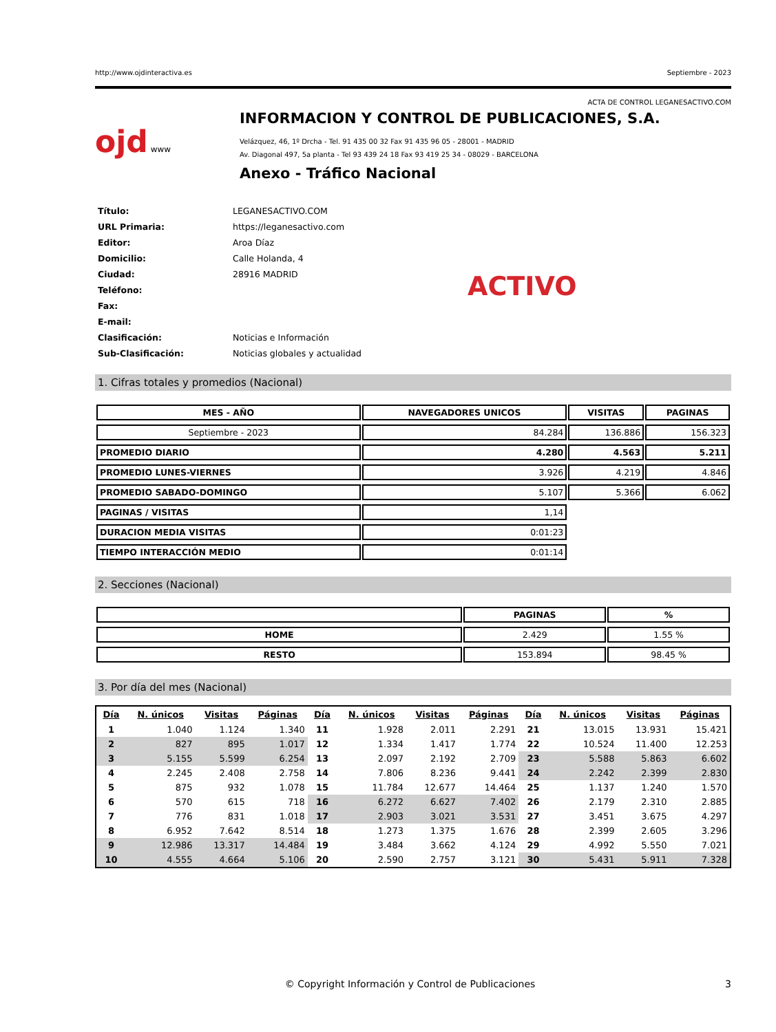http://www.ojdinteractiva.es Septiembre - 2023
ACTA DE CONTROL LEGANESACTIVO.COM
ojd www
INFORMACION Y CONTROL DE PUBLICACIONES, S.A.
Velázquez, 46, 1º Drcha - Tel. 91 435 00 32 Fax 91 435 96 05 - 28001 - MADRID
Av. Diagonal 497, 5a planta - Tel 93 439 24 18 Fax 93 419 25 34 - 08029 - BARCELONA
Anexo - Tráfico Nacional
| Título: | LEGANESACTIVO.COM |
| URL Primaria: | https://leganesactivo.com |
| Editor: | Aroa Díaz |
| Domicilio: | Calle Holanda, 4 |
| Ciudad: | 28916 MADRID |
| Teléfono: | |
| Fax: | |
| E-mail: | |
| Clasificación: | Noticias e Información |
| Sub-Clasificación: | Noticias globales y actualidad |
ACTIVO
1. Cifras totales y promedios (Nacional)
| MES - AÑO | NAVEGADORES UNICOS | VISITAS | PAGINAS |
| --- | --- | --- | --- |
| Septiembre - 2023 | 84.284 | 136.886 | 156.323 |
| PROMEDIO DIARIO | 4.280 | 4.563 | 5.211 |
| PROMEDIO LUNES-VIERNES | 3.926 | 4.219 | 4.846 |
| PROMEDIO SABADO-DOMINGO | 5.107 | 5.366 | 6.062 |
| PAGINAS / VISITAS | 1,14 | | |
| DURACION MEDIA VISITAS | 0:01:23 | | |
| TIEMPO INTERACCIÓN MEDIO | 0:01:14 | | |
2. Secciones (Nacional)
| | PAGINAS | % |
| --- | --- | --- |
| HOME | 2.429 | 1.55 % |
| RESTO | 153.894 | 98.45 % |
3. Por día del mes (Nacional)
| Día | N. únicos | Visitas | Páginas | Día | N. únicos | Visitas | Páginas | Día | N. únicos | Visitas | Páginas |
| --- | --- | --- | --- | --- | --- | --- | --- | --- | --- | --- | --- |
| 1 | 1.040 | 1.124 | 1.340 | 11 | 1.928 | 2.011 | 2.291 | 21 | 13.015 | 13.931 | 15.421 |
| 2 | 827 | 895 | 1.017 | 12 | 1.334 | 1.417 | 1.774 | 22 | 10.524 | 11.400 | 12.253 |
| 3 | 5.155 | 5.599 | 6.254 | 13 | 2.097 | 2.192 | 2.709 | 23 | 5.588 | 5.863 | 6.602 |
| 4 | 2.245 | 2.408 | 2.758 | 14 | 7.806 | 8.236 | 9.441 | 24 | 2.242 | 2.399 | 2.830 |
| 5 | 875 | 932 | 1.078 | 15 | 11.784 | 12.677 | 14.464 | 25 | 1.137 | 1.240 | 1.570 |
| 6 | 570 | 615 | 718 | 16 | 6.272 | 6.627 | 7.402 | 26 | 2.179 | 2.310 | 2.885 |
| 7 | 776 | 831 | 1.018 | 17 | 2.903 | 3.021 | 3.531 | 27 | 3.451 | 3.675 | 4.297 |
| 8 | 6.952 | 7.642 | 8.514 | 18 | 1.273 | 1.375 | 1.676 | 28 | 2.399 | 2.605 | 3.296 |
| 9 | 12.986 | 13.317 | 14.484 | 19 | 3.484 | 3.662 | 4.124 | 29 | 4.992 | 5.550 | 7.021 |
| 10 | 4.555 | 4.664 | 5.106 | 20 | 2.590 | 2.757 | 3.121 | 30 | 5.431 | 5.911 | 7.328 |
© Copyright Información y Control de Publicaciones 3